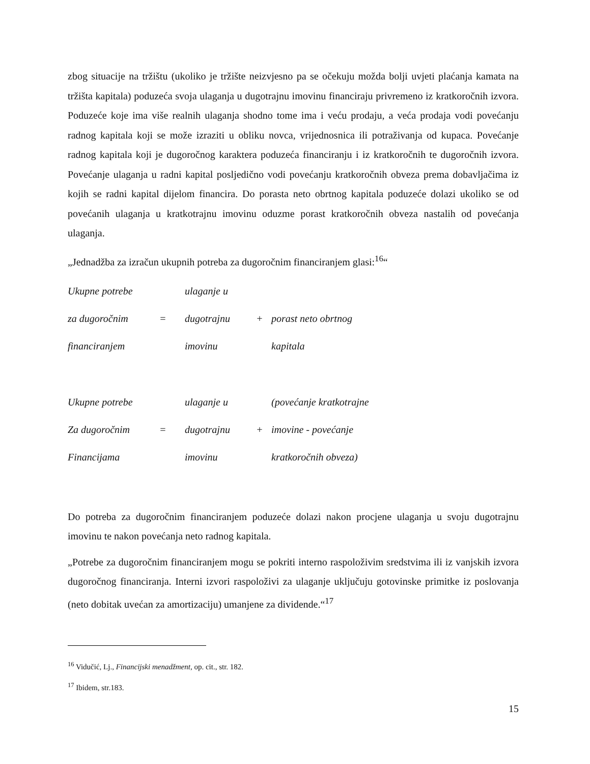zbog situacije na tržištu (ukoliko je tržište neizvjesno pa se očekuju možda bolji uvjeti plaćanja kamata na tržišta kapitala) poduzeća svoja ulaganja u dugotrajnu imovinu financiraju privremeno iz kratkoročnih izvora. Poduzeće koje ima više realnih ulaganja shodno tome ima i veću prodaju, a veća prodaja vodi povećanju radnog kapitala koji se može izraziti u obliku novca, vrijednosnica ili potraživanja od kupaca. Povećanje radnog kapitala koji je dugoročnog karaktera poduzeća financiranju i iz kratkoročnih te dugoročnih izvora. Povećanje ulaganja u radni kapital posljedično vodi povećanju kratkoročnih obveza prema dobavljačima iz kojih se radni kapital dijelom financira. Do porasta neto obrtnog kapitala poduzeće dolazi ukoliko se od povećanih ulaganja u kratkotrajnu imovinu oduzme porast kratkoročnih obveza nastalih od povećanja ulaganja.
„Jednadžba za izračun ukupnih potreba za dugoročnim financiranjem glasi:<sup>16</sup>“
| Ukupne potrebe | | ulaganje u | | |
| za dugoročnim | = | dugotrajnu | + | porast neto obrtnog |
| financiranjem | | imovinu | | kapitala |
| Ukupne potrebe | | ulaganje u | | (povećanje kratkotrajne |
| Za dugoročnim | = | dugotrajnu | + | imovine - povećanje |
| Financijama | | imovinu | | kratkoročnih obveza) |
Do potreba za dugoročnim financiranjem poduzeće dolazi nakon procjene ulaganja u svoju dugotrajnu imovinu te nakon povećanja neto radnog kapitala.
„Potrebe za dugoročnim financiranjem mogu se pokriti interno raspoloživim sredstvima ili iz vanjskih izvora dugoročnog financiranja. Interni izvori raspoloživi za ulaganje uključuju gotovinske primitke iz poslovanja (neto dobitak uvećan za amortizaciju) umanjene za dividende.“<sup>17</sup>
<sup>16</sup> Vidučić, Lj., Financijski menadžment, op. cit., str. 182.
<sup>17</sup> Ibidem, str.183.
15